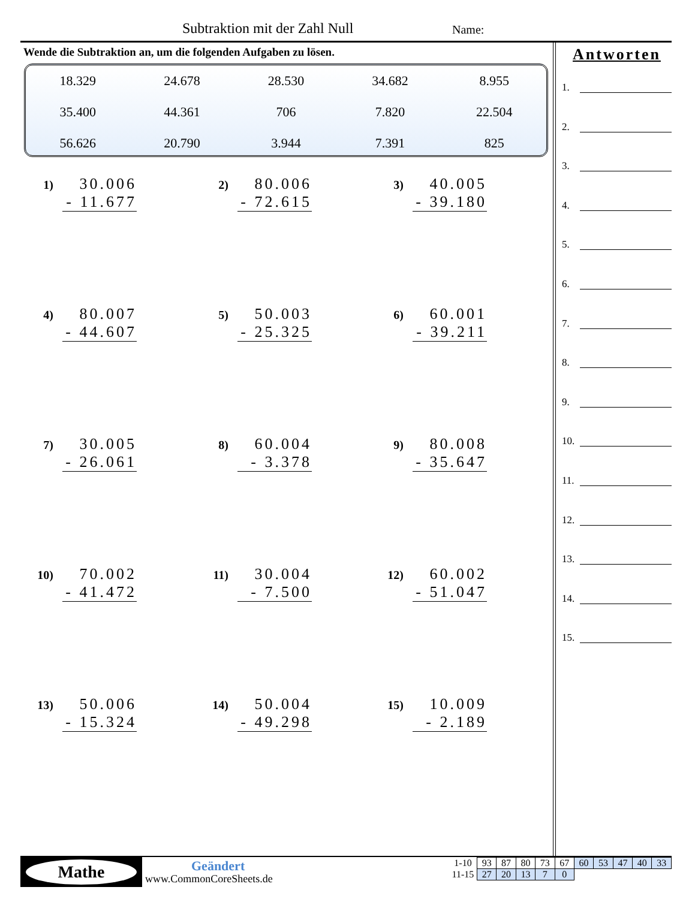Subtraktion mit der Zahl Null Name:
Wende die Subtraktion an, um die folgenden Aufgaben zu lösen.
| 18.329 | 24.678 | 28.530 | 34.682 | 8.955 |
| 35.400 | 44.361 | 706 | 7.820 | 22.504 |
| 56.626 | 20.790 | 3.944 | 7.391 | 825 |
1)
30.006
- 11.677
2)
80.006
- 72.615
3)
40.005
- 39.180
4)
80.007
- 44.607
5)
50.003
- 25.325
6)
60.001
- 39.211
7)
30.005
- 26.061
8)
60.004
- 3.378
9)
80.008
- 35.647
10)
70.002
- 41.472
11)
30.004
- 7.500
12)
60.002
- 51.047
13)
50.006
- 15.324
14)
50.004
- 49.298
15)
10.009
- 2.189
Antworten
1.
2.
3.
4.
5.
6.
7.
8.
9.
10.
11.
12.
13.
14.
15.
Mathe Geändert
www.CommonCoreSheets.de
| 1-10 | 93 | 87 | 80 | 73 | 67 | 60 | 53 | 47 | 40 | 33 |
| 11-15 | 27 | 20 | 13 | 7 | 0 | | | | | |